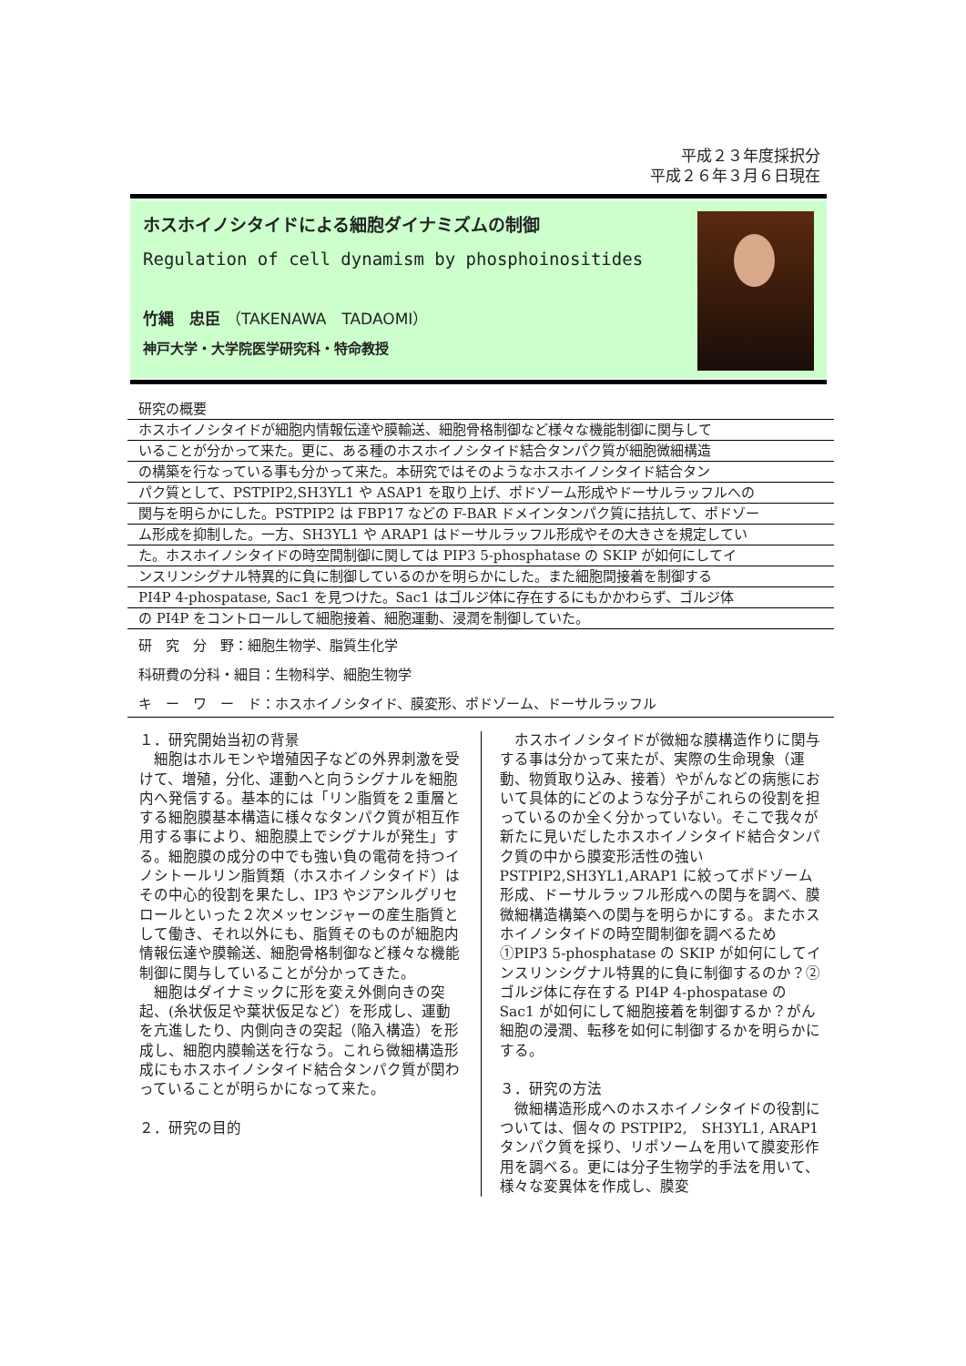平成２３年度採択分
平成２６年３月６日現在
ホスホイノシタイドによる細胞ダイナミズムの制御
Regulation of cell dynamism by phosphoinositides
竹縄　忠臣 （TAKENAWA　TADAOMI）
神戸大学・大学院医学研究科・特命教授
研究の概要
ホスホイノシタイドが細胞内情報伝達や膜輸送、細胞骨格制御など様々な機能制御に関与して
いることが分かって来た。更に、ある種のホスホイノシタイド結合タンパク質が細胞微細構造
の構築を行なっている事も分かって来た。本研究ではそのようなホスホイノシタイド結合タン
パク質として、PSTPIP2,SH3YL1 や ASAP1 を取り上げ、ポドゾーム形成やドーサルラッフルへの
関与を明らかにした。PSTPIP2 は FBP17 などの F-BAR ドメインタンパク質に拮抗して、ポドゾー
ム形成を抑制した。一方、SH3YL1 や ARAP1 はドーサルラッフル形成やその大きさを規定してい
た。ホスホイノシタイドの時空間制御に関しては PIP3 5-phosphatase の SKIP が如何にしてイ
ンスリンシグナル特異的に負に制御しているのかを明らかにした。また細胞間接着を制御する
PI4P 4-phospatase, Sac1 を見つけた。Sac1 はゴルジ体に存在するにもかかわらず、ゴルジ体
の PI4P をコントロールして細胞接着、細胞運動、浸潤を制御していた。
研　究　分　野：細胞生物学、脂質生化学
科研費の分科・細目：生物科学、細胞生物学
キ　ー　ワ　ー　ド：ホスホイノシタイド、膜変形、ポドゾーム、ドーサルラッフル
１．研究開始当初の背景
　細胞はホルモンや増殖因子などの外界刺激を受けて、増殖，分化、運動へと向うシグナルを細胞内へ発信する。基本的には「リン脂質を２重層とする細胞膜基本構造に様々なタンパク質が相互作用する事により、細胞膜上でシグナルが発生」する。細胞膜の成分の中でも強い負の電荷を持つイノシトールリン脂質類（ホスホイノシタイド）はその中心的役割を果たし、IP3 やジアシルグリセロールといった２次メッセンジャーの産生脂質として働き、それ以外にも、脂質そのものが細胞内情報伝達や膜輸送、細胞骨格制御など様々な機能制御に関与していることが分かってきた。
　細胞はダイナミックに形を変え外側向きの突起、(糸状仮足や葉状仮足など）を形成し、運動を亢進したり、内側向きの突起（陥入構造）を形成し、細胞内膜輸送を行なう。これら微細構造形成にもホスホイノシタイド結合タンパク質が関わっていることが明らかになって来た。
２．研究の目的
　ホスホイノシタイドが微細な膜構造作りに関与する事は分かって来たが、実際の生命現象（運動、物質取り込み、接着）やがんなどの病態において具体的にどのような分子がこれらの役割を担っているのか全く分かっていない。そこで我々が新たに見いだしたホスホイノシタイド結合タンパク質の中から膜変形活性の強い PSTPIP2,SH3YL1,ARAP1 に絞ってポドゾーム形成、ドーサルラッフル形成への関与を調べ、膜微細構造構築への関与を明らかにする。またホスホイノシタイドの時空間制御を調べるため①PIP3 5-phosphatase の SKIP が如何にしてインスリンシグナル特異的に負に制御するのか？②ゴルジ体に存在する PI4P 4-phospatase の Sac1 が如何にして細胞接着を制御するか？がん細胞の浸潤、転移を如何に制御するかを明らかにする。
３．研究の方法
　微細構造形成へのホスホイノシタイドの役割については、個々の PSTPIP2,　SH3YL1, ARAP1 タンパク質を採り、リポソームを用いて膜変形作用を調べる。更には分子生物学的手法を用いて、様々な変異体を作成し、膜変